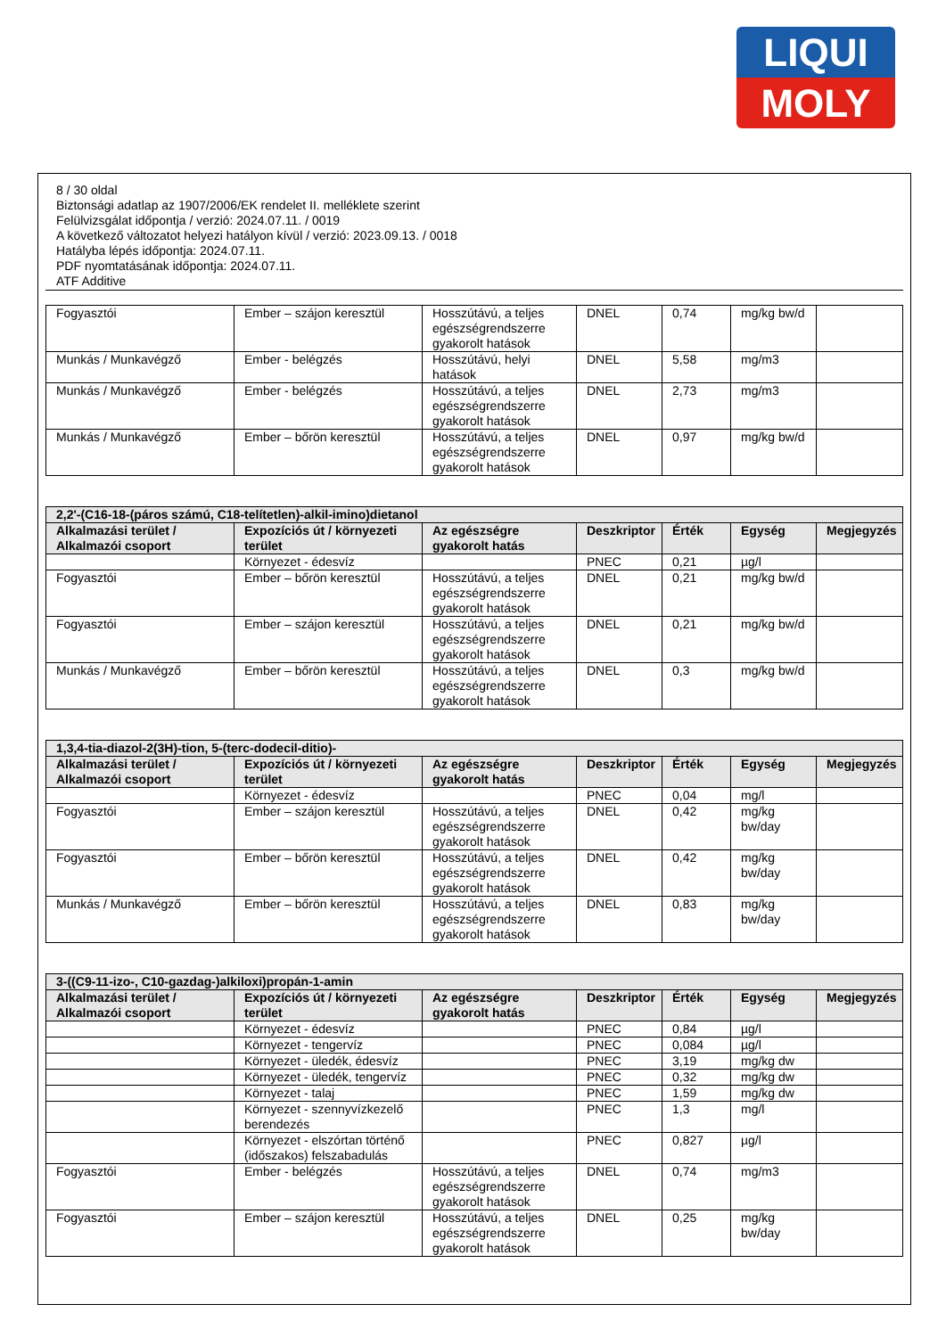LIQUI
MOLY
8 / 30 oldal
Biztonsági adatlap az 1907/2006/EK rendelet II. melléklete szerint
Felülvizsgálat időpontja / verzió: 2024.07.11. / 0019
A következő változatot helyezi hatályon kívül / verzió: 2023.09.13. / 0018
Hatályba lépés időpontja: 2024.07.11.
PDF nyomtatásának időpontja: 2024.07.11.
ATF Additive
| Fogyasztói | Ember – szájon keresztül | Hosszútávú, a teljes egészségrendszerre gyakorolt hatások | DNEL | 0,74 | mg/kg bw/d | |
| Munkás / Munkavégző | Ember - belégzés | Hosszútávú, helyi hatások | DNEL | 5,58 | mg/m3 | |
| Munkás / Munkavégző | Ember - belégzés | Hosszútávú, a teljes egészségrendszerre gyakorolt hatások | DNEL | 2,73 | mg/m3 | |
| Munkás / Munkavégző | Ember – bőrön keresztül | Hosszútávú, a teljes egészségrendszerre gyakorolt hatások | DNEL | 0,97 | mg/kg bw/d | |
| 2,2'-(C16-18-(páros számú, C18-telítetlen)-alkil-imino)dietanol | | | | | | |
| --- | --- | --- | --- | --- | --- | --- |
| Alkalmazási terület / Alkalmazói csoport | Expozíciós út / környezeti terület | Az egészségre gyakorolt hatás | Deszkriptor | Érték | Egység | Megjegyzés |
| | Környezet - édesvíz | | PNEC | 0,21 | µg/l | |
| Fogyasztói | Ember – bőrön keresztül | Hosszútávú, a teljes egészségrendszerre gyakorolt hatások | DNEL | 0,21 | mg/kg bw/d | |
| Fogyasztói | Ember – szájon keresztül | Hosszútávú, a teljes egészségrendszerre gyakorolt hatások | DNEL | 0,21 | mg/kg bw/d | |
| Munkás / Munkavégző | Ember – bőrön keresztül | Hosszútávú, a teljes egészségrendszerre gyakorolt hatások | DNEL | 0,3 | mg/kg bw/d | |
| 1,3,4-tia-diazol-2(3H)-tion, 5-(terc-dodecil-ditio)- | | | | | | |
| --- | --- | --- | --- | --- | --- | --- |
| Alkalmazási terület / Alkalmazói csoport | Expozíciós út / környezeti terület | Az egészségre gyakorolt hatás | Deszkriptor | Érték | Egység | Megjegyzés |
| | Környezet - édesvíz | | PNEC | 0,04 | mg/l | |
| Fogyasztói | Ember – szájon keresztül | Hosszútávú, a teljes egészségrendszerre gyakorolt hatások | DNEL | 0,42 | mg/kg bw/day | |
| Fogyasztói | Ember – bőrön keresztül | Hosszútávú, a teljes egészségrendszerre gyakorolt hatások | DNEL | 0,42 | mg/kg bw/day | |
| Munkás / Munkavégző | Ember – bőrön keresztül | Hosszútávú, a teljes egészségrendszerre gyakorolt hatások | DNEL | 0,83 | mg/kg bw/day | |
| 3-((C9-11-izo-, C10-gazdag-)alkiloxi)propán-1-amin | | | | | | |
| --- | --- | --- | --- | --- | --- | --- |
| Alkalmazási terület / Alkalmazói csoport | Expozíciós út / környezeti terület | Az egészségre gyakorolt hatás | Deszkriptor | Érték | Egység | Megjegyzés |
| | Környezet - édesvíz | | PNEC | 0,84 | µg/l | |
| | Környezet - tengervíz | | PNEC | 0,084 | µg/l | |
| | Környezet - üledék, édesvíz | | PNEC | 3,19 | mg/kg dw | |
| | Környezet - üledék, tengervíz | | PNEC | 0,32 | mg/kg dw | |
| | Környezet - talaj | | PNEC | 1,59 | mg/kg dw | |
| | Környezet - szennyvízkezelő berendezés | | PNEC | 1,3 | mg/l | |
| | Környezet - elszórtan történő (időszakos) felszabadulás | | PNEC | 0,827 | µg/l | |
| Fogyasztói | Ember - belégzés | Hosszútávú, a teljes egészségrendszerre gyakorolt hatások | DNEL | 0,74 | mg/m3 | |
| Fogyasztói | Ember – szájon keresztül | Hosszútávú, a teljes egészségrendszerre gyakorolt hatások | DNEL | 0,25 | mg/kg bw/day | |